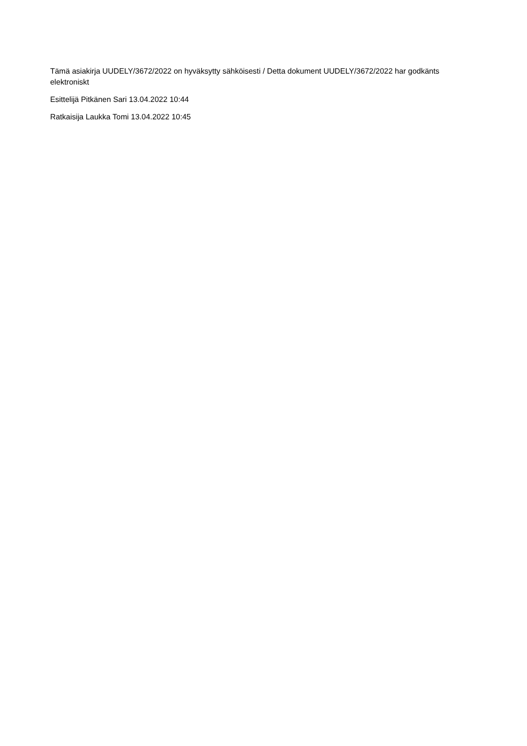Tämä asiakirja UUDELY/3672/2022 on hyväksytty sähköisesti / Detta dokument UUDELY/3672/2022 har godkänts elektroniskt
Esittelijä Pitkänen Sari 13.04.2022 10:44
Ratkaisija Laukka Tomi 13.04.2022 10:45